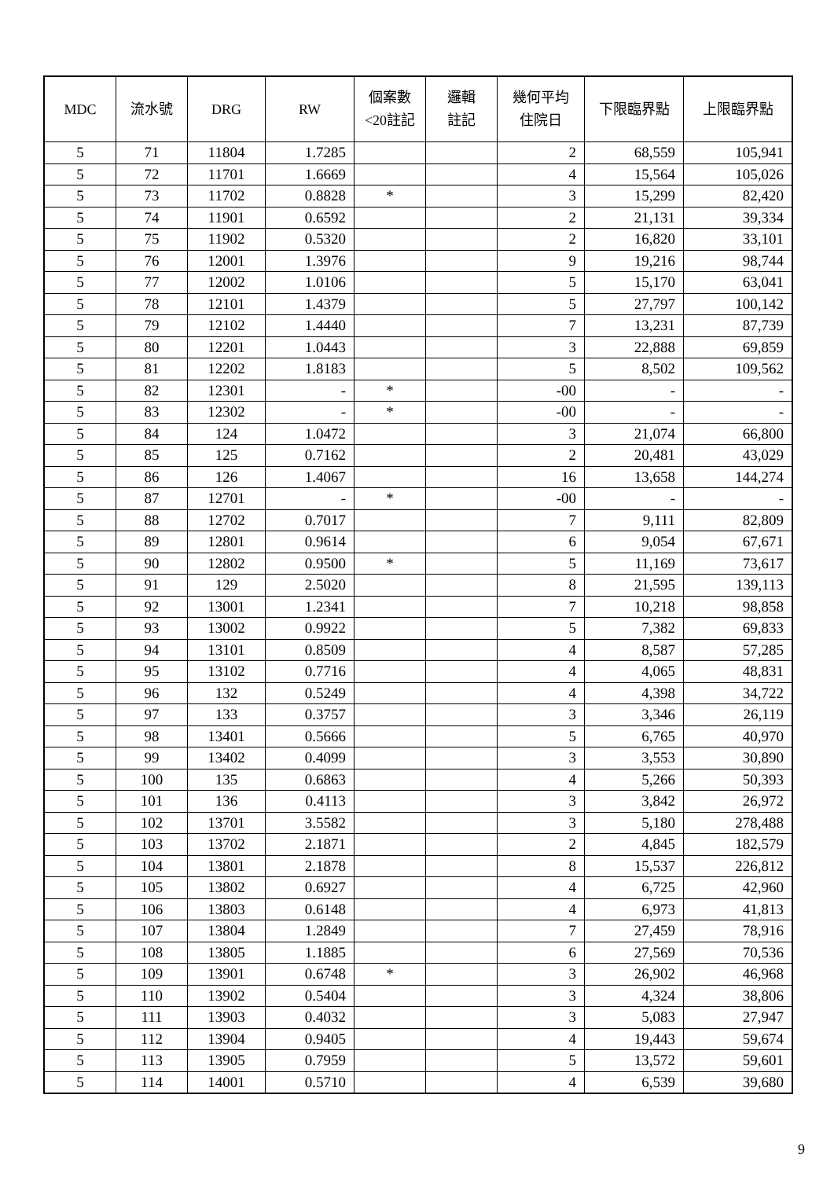| MDC | 流水號 | DRG | RW | 個案數 <20註記 | 邏輯 註記 | 幾何平均 住院日 | 下限臨界點 | 上限臨界點 |
| --- | --- | --- | --- | --- | --- | --- | --- | --- |
| 5 | 71 | 11804 | 1.7285 | | | 2 | 68,559 | 105,941 |
| 5 | 72 | 11701 | 1.6669 | | | 4 | 15,564 | 105,026 |
| 5 | 73 | 11702 | 0.8828 | * | | 3 | 15,299 | 82,420 |
| 5 | 74 | 11901 | 0.6592 | | | 2 | 21,131 | 39,334 |
| 5 | 75 | 11902 | 0.5320 | | | 2 | 16,820 | 33,101 |
| 5 | 76 | 12001 | 1.3976 | | | 9 | 19,216 | 98,744 |
| 5 | 77 | 12002 | 1.0106 | | | 5 | 15,170 | 63,041 |
| 5 | 78 | 12101 | 1.4379 | | | 5 | 27,797 | 100,142 |
| 5 | 79 | 12102 | 1.4440 | | | 7 | 13,231 | 87,739 |
| 5 | 80 | 12201 | 1.0443 | | | 3 | 22,888 | 69,859 |
| 5 | 81 | 12202 | 1.8183 | | | 5 | 8,502 | 109,562 |
| 5 | 82 | 12301 | - | * | | -00 | - | - |
| 5 | 83 | 12302 | - | * | | -00 | - | - |
| 5 | 84 | 124 | 1.0472 | | | 3 | 21,074 | 66,800 |
| 5 | 85 | 125 | 0.7162 | | | 2 | 20,481 | 43,029 |
| 5 | 86 | 126 | 1.4067 | | | 16 | 13,658 | 144,274 |
| 5 | 87 | 12701 | - | * | | -00 | - | - |
| 5 | 88 | 12702 | 0.7017 | | | 7 | 9,111 | 82,809 |
| 5 | 89 | 12801 | 0.9614 | | | 6 | 9,054 | 67,671 |
| 5 | 90 | 12802 | 0.9500 | * | | 5 | 11,169 | 73,617 |
| 5 | 91 | 129 | 2.5020 | | | 8 | 21,595 | 139,113 |
| 5 | 92 | 13001 | 1.2341 | | | 7 | 10,218 | 98,858 |
| 5 | 93 | 13002 | 0.9922 | | | 5 | 7,382 | 69,833 |
| 5 | 94 | 13101 | 0.8509 | | | 4 | 8,587 | 57,285 |
| 5 | 95 | 13102 | 0.7716 | | | 4 | 4,065 | 48,831 |
| 5 | 96 | 132 | 0.5249 | | | 4 | 4,398 | 34,722 |
| 5 | 97 | 133 | 0.3757 | | | 3 | 3,346 | 26,119 |
| 5 | 98 | 13401 | 0.5666 | | | 5 | 6,765 | 40,970 |
| 5 | 99 | 13402 | 0.4099 | | | 3 | 3,553 | 30,890 |
| 5 | 100 | 135 | 0.6863 | | | 4 | 5,266 | 50,393 |
| 5 | 101 | 136 | 0.4113 | | | 3 | 3,842 | 26,972 |
| 5 | 102 | 13701 | 3.5582 | | | 3 | 5,180 | 278,488 |
| 5 | 103 | 13702 | 2.1871 | | | 2 | 4,845 | 182,579 |
| 5 | 104 | 13801 | 2.1878 | | | 8 | 15,537 | 226,812 |
| 5 | 105 | 13802 | 0.6927 | | | 4 | 6,725 | 42,960 |
| 5 | 106 | 13803 | 0.6148 | | | 4 | 6,973 | 41,813 |
| 5 | 107 | 13804 | 1.2849 | | | 7 | 27,459 | 78,916 |
| 5 | 108 | 13805 | 1.1885 | | | 6 | 27,569 | 70,536 |
| 5 | 109 | 13901 | 0.6748 | * | | 3 | 26,902 | 46,968 |
| 5 | 110 | 13902 | 0.5404 | | | 3 | 4,324 | 38,806 |
| 5 | 111 | 13903 | 0.4032 | | | 3 | 5,083 | 27,947 |
| 5 | 112 | 13904 | 0.9405 | | | 4 | 19,443 | 59,674 |
| 5 | 113 | 13905 | 0.7959 | | | 5 | 13,572 | 59,601 |
| 5 | 114 | 14001 | 0.5710 | | | 4 | 6,539 | 39,680 |
9